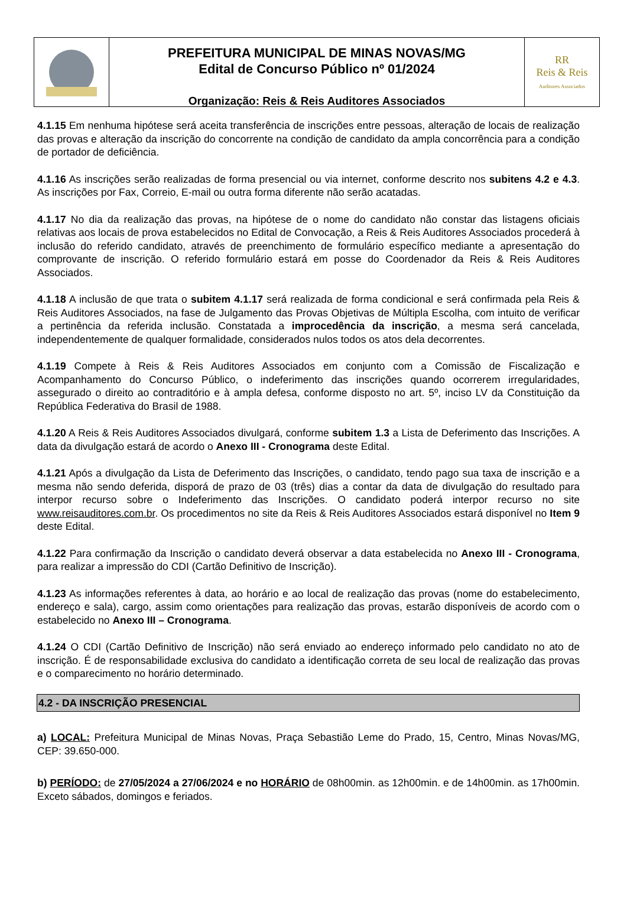PREFEITURA MUNICIPAL DE MINAS NOVAS/MG
Edital de Concurso Público nº 01/2024
Organização: Reis & Reis Auditores Associados
RR
Reis & Reis
Auditores Associados
4.1.15 Em nenhuma hipótese será aceita transferência de inscrições entre pessoas, alteração de locais de realização das provas e alteração da inscrição do concorrente na condição de candidato da ampla concorrência para a condição de portador de deficiência.
4.1.16 As inscrições serão realizadas de forma presencial ou via internet, conforme descrito nos subitens 4.2 e 4.3. As inscrições por Fax, Correio, E-mail ou outra forma diferente não serão acatadas.
4.1.17 No dia da realização das provas, na hipótese de o nome do candidato não constar das listagens oficiais relativas aos locais de prova estabelecidos no Edital de Convocação, a Reis & Reis Auditores Associados procederá à inclusão do referido candidato, através de preenchimento de formulário específico mediante a apresentação do comprovante de inscrição. O referido formulário estará em posse do Coordenador da Reis & Reis Auditores Associados.
4.1.18 A inclusão de que trata o subitem 4.1.17 será realizada de forma condicional e será confirmada pela Reis & Reis Auditores Associados, na fase de Julgamento das Provas Objetivas de Múltipla Escolha, com intuito de verificar a pertinência da referida inclusão. Constatada a improcedência da inscrição, a mesma será cancelada, independentemente de qualquer formalidade, considerados nulos todos os atos dela decorrentes.
4.1.19 Compete à Reis & Reis Auditores Associados em conjunto com a Comissão de Fiscalização e Acompanhamento do Concurso Público, o indeferimento das inscrições quando ocorrerem irregularidades, assegurado o direito ao contraditório e à ampla defesa, conforme disposto no art. 5º, inciso LV da Constituição da República Federativa do Brasil de 1988.
4.1.20 A Reis & Reis Auditores Associados divulgará, conforme subitem 1.3 a Lista de Deferimento das Inscrições. A data da divulgação estará de acordo o Anexo III - Cronograma deste Edital.
4.1.21 Após a divulgação da Lista de Deferimento das Inscrições, o candidato, tendo pago sua taxa de inscrição e a mesma não sendo deferida, disporá de prazo de 03 (três) dias a contar da data de divulgação do resultado para interpor recurso sobre o Indeferimento das Inscrições. O candidato poderá interpor recurso no site www.reisauditores.com.br. Os procedimentos no site da Reis & Reis Auditores Associados estará disponível no Item 9 deste Edital.
4.1.22 Para confirmação da Inscrição o candidato deverá observar a data estabelecida no Anexo III - Cronograma, para realizar a impressão do CDI (Cartão Definitivo de Inscrição).
4.1.23 As informações referentes à data, ao horário e ao local de realização das provas (nome do estabelecimento, endereço e sala), cargo, assim como orientações para realização das provas, estarão disponíveis de acordo com o estabelecido no Anexo III – Cronograma.
4.1.24 O CDI (Cartão Definitivo de Inscrição) não será enviado ao endereço informado pelo candidato no ato de inscrição. É de responsabilidade exclusiva do candidato a identificação correta de seu local de realização das provas e o comparecimento no horário determinado.
4.2 - DA INSCRIÇÃO PRESENCIAL
a) LOCAL: Prefeitura Municipal de Minas Novas, Praça Sebastião Leme do Prado, 15, Centro, Minas Novas/MG, CEP: 39.650-000.
b) PERÍODO: de 27/05/2024 a 27/06/2024 e no HORÁRIO de 08h00min. as 12h00min. e de 14h00min. as 17h00min. Exceto sábados, domingos e feriados.